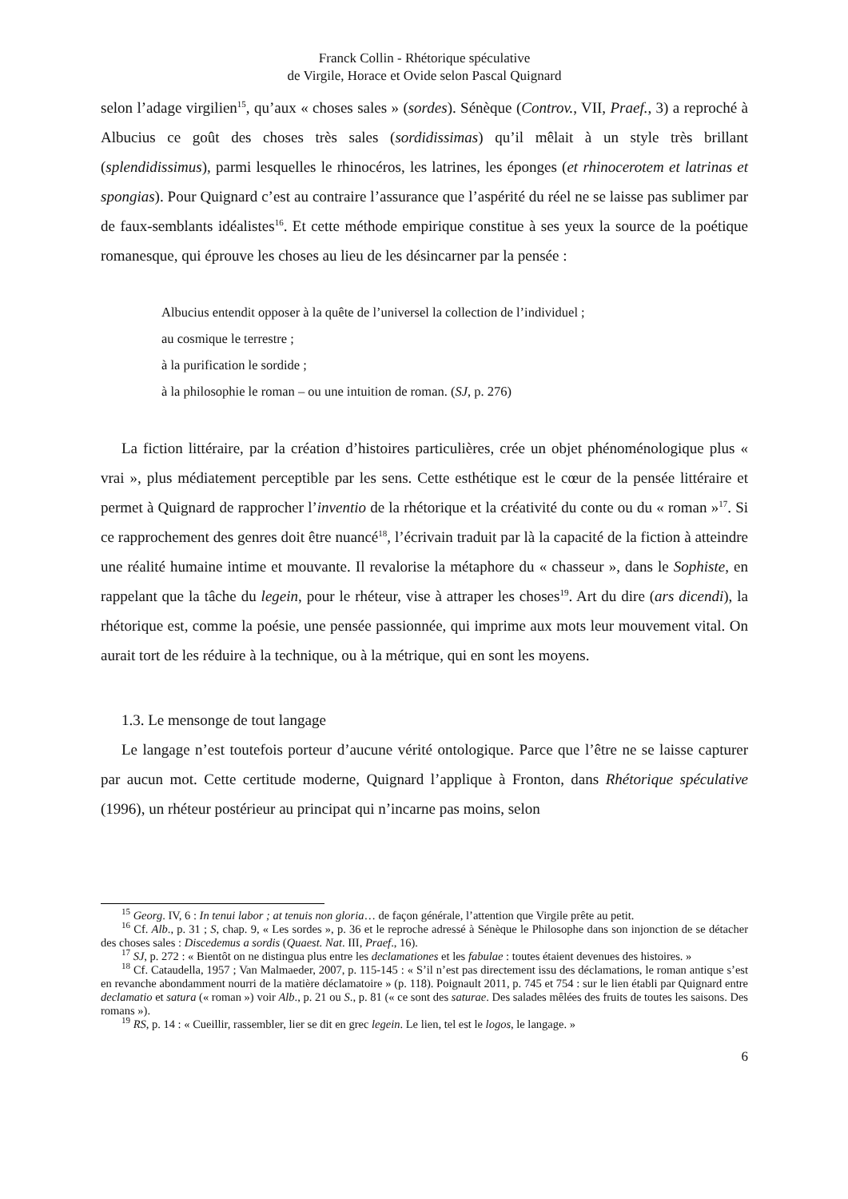Franck Collin - Rhétorique spéculative
de Virgile, Horace et Ovide selon Pascal Quignard
selon l’adage virgilien<sup>15</sup>, qu’aux « choses sales » (sordes). Sénèque (Controv., VII, Praef., 3) a reproché à Albucius ce goût des choses très sales (sordidissimas) qu’il mêlait à un style très brillant (splendidissimus), parmi lesquelles le rhinocéros, les latrines, les éponges (et rhinocerotem et latrinas et spongias). Pour Quignard c’est au contraire l’assurance que l’aspérité du réel ne se laisse pas sublimer par de faux-semblants idéalistes<sup>16</sup>. Et cette méthode empirique constitue à ses yeux la source de la poétique romanesque, qui éprouve les choses au lieu de les désincarner par la pensée :
Albucius entendit opposer à la quête de l’universel la collection de l’individuel ;
au cosmique le terrestre ;
à la purification le sordide ;
à la philosophie le roman – ou une intuition de roman. (SJ, p. 276)
La fiction littéraire, par la création d’histoires particulières, crée un objet phénoménologique plus « vrai », plus médiatement perceptible par les sens. Cette esthétique est le cœur de la pensée littéraire et permet à Quignard de rapprocher l’inventio de la rhétorique et la créativité du conte ou du « roman »<sup>17</sup>. Si ce rapprochement des genres doit être nuancé<sup>18</sup>, l’écrivain traduit par là la capacité de la fiction à atteindre une réalité humaine intime et mouvante. Il revalorise la métaphore du « chasseur », dans le Sophiste, en rappelant que la tâche du legein, pour le rhéteur, vise à attraper les choses<sup>19</sup>. Art du dire (ars dicendi), la rhétorique est, comme la poésie, une pensée passionnée, qui imprime aux mots leur mouvement vital. On aurait tort de les réduire à la technique, ou à la métrique, qui en sont les moyens.
1.3. Le mensonge de tout langage
Le langage n’est toutefois porteur d’aucune vérité ontologique. Parce que l’être ne se laisse capturer par aucun mot. Cette certitude moderne, Quignard l’applique à Fronton, dans Rhétorique spéculative (1996), un rhéteur postérieur au principat qui n’incarne pas moins, selon
<sup>15</sup> Georg. IV, 6 : In tenui labor ; at tenuis non gloria… de façon générale, l’attention que Virgile prête au petit.
<sup>16</sup> Cf. Alb., p. 31 ; S, chap. 9, « Les sordes », p. 36 et le reproche adressé à Sénèque le Philosophe dans son injonction de se détacher des choses sales : Discedemus a sordis (Quaest. Nat. III, Praef., 16).
<sup>17</sup> SJ, p. 272 : « Bientôt on ne distingua plus entre les declamationes et les fabulae : toutes étaient devenues des histoires. »
<sup>18</sup> Cf. Cataudella, 1957 ; Van Malmaeder, 2007, p. 115-145 : « S’il n’est pas directement issu des déclamations, le roman antique s’est en revanche abondamment nourri de la matière déclamatoire » (p. 118). Poignault 2011, p. 745 et 754 : sur le lien établi par Quignard entre declamatio et satura (« roman ») voir Alb., p. 21 ou S., p. 81 (« ce sont des saturae. Des salades mêlées des fruits de toutes les saisons. Des romans »).
<sup>19</sup> RS, p. 14 : « Cueillir, rassembler, lier se dit en grec legein. Le lien, tel est le logos, le langage. »
6